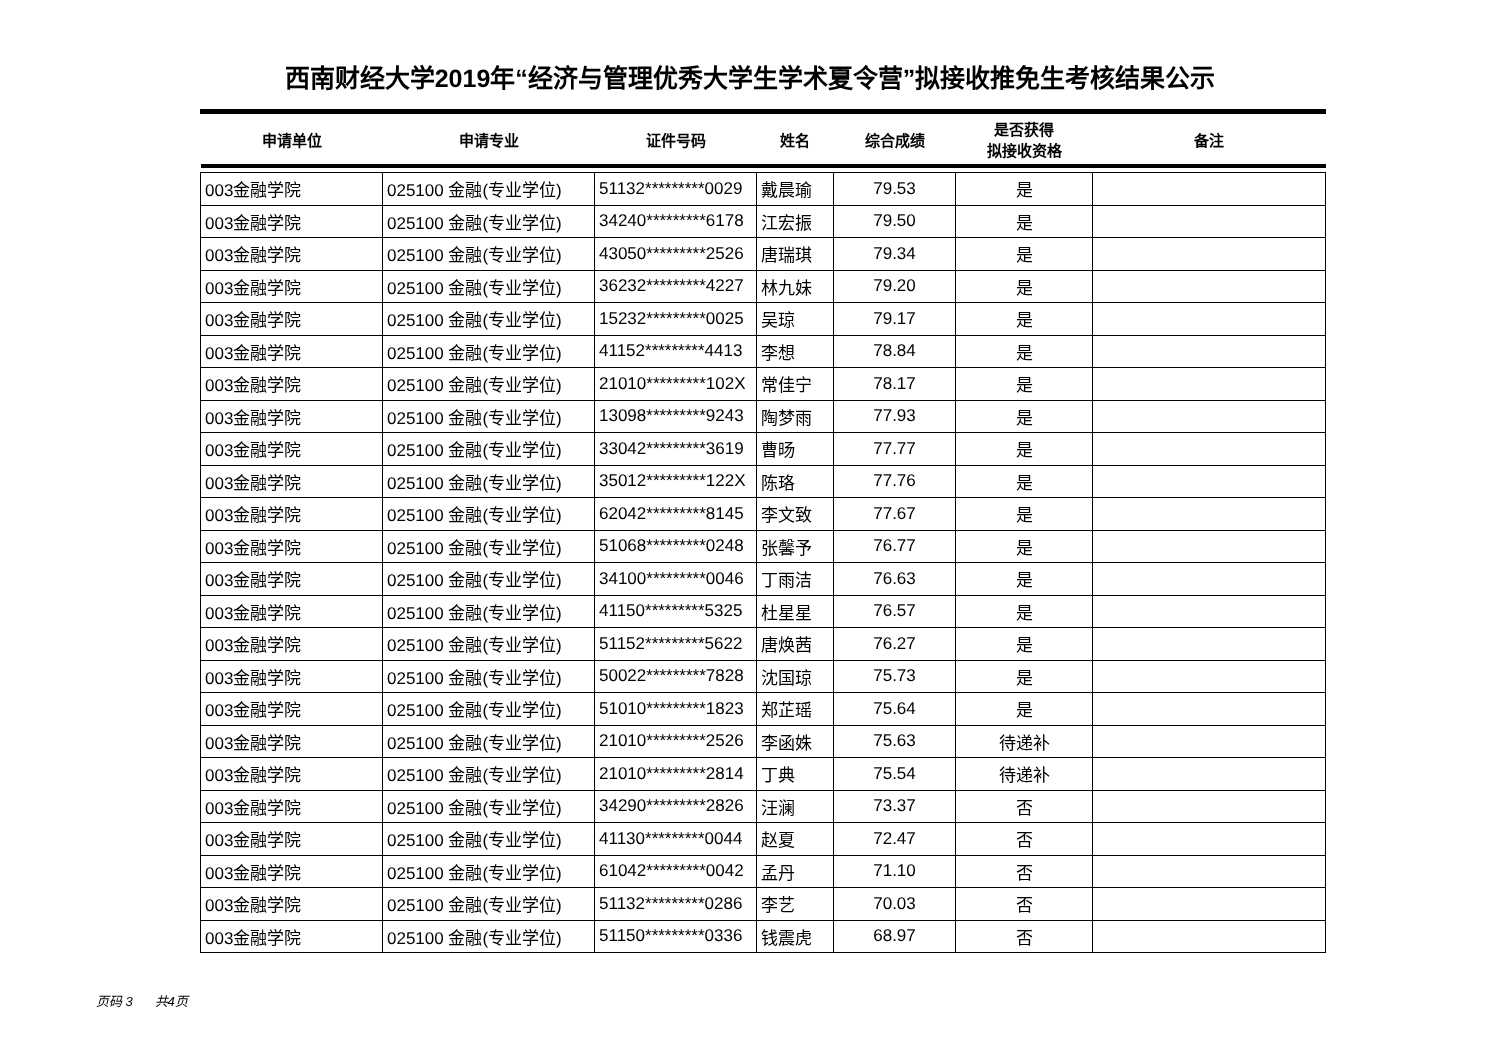西南财经大学2019年“经济与管理优秀大学生学术夏令营”拟接收推免生考核结果公示
| 申请单位 | 申请专业 | 证件号码 | 姓名 | 综合成绩 | 是否获得 拟接收资格 | 备注 |
| --- | --- | --- | --- | --- | --- | --- |
| 003金融学院 | 025100 金融(专业学位) | 51132*********0029 | 戴晨瑜 | 79.53 | 是 | |
| 003金融学院 | 025100 金融(专业学位) | 34240*********6178 | 江宏振 | 79.50 | 是 | |
| 003金融学院 | 025100 金融(专业学位) | 43050*********2526 | 唐瑞琪 | 79.34 | 是 | |
| 003金融学院 | 025100 金融(专业学位) | 36232*********4227 | 林九妹 | 79.20 | 是 | |
| 003金融学院 | 025100 金融(专业学位) | 15232*********0025 | 吴琼 | 79.17 | 是 | |
| 003金融学院 | 025100 金融(专业学位) | 41152*********4413 | 李想 | 78.84 | 是 | |
| 003金融学院 | 025100 金融(专业学位) | 21010*********102X | 常佳宁 | 78.17 | 是 | |
| 003金融学院 | 025100 金融(专业学位) | 13098*********9243 | 陶梦雨 | 77.93 | 是 | |
| 003金融学院 | 025100 金融(专业学位) | 33042*********3619 | 曹旸 | 77.77 | 是 | |
| 003金融学院 | 025100 金融(专业学位) | 35012*********122X | 陈珞 | 77.76 | 是 | |
| 003金融学院 | 025100 金融(专业学位) | 62042*********8145 | 李文致 | 77.67 | 是 | |
| 003金融学院 | 025100 金融(专业学位) | 51068*********0248 | 张馨予 | 76.77 | 是 | |
| 003金融学院 | 025100 金融(专业学位) | 34100*********0046 | 丁雨洁 | 76.63 | 是 | |
| 003金融学院 | 025100 金融(专业学位) | 41150*********5325 | 杜星星 | 76.57 | 是 | |
| 003金融学院 | 025100 金融(专业学位) | 51152*********5622 | 唐焕茜 | 76.27 | 是 | |
| 003金融学院 | 025100 金融(专业学位) | 50022*********7828 | 沈国琼 | 75.73 | 是 | |
| 003金融学院 | 025100 金融(专业学位) | 51010*********1823 | 郑芷瑶 | 75.64 | 是 | |
| 003金融学院 | 025100 金融(专业学位) | 21010*********2526 | 李函姝 | 75.63 | 待递补 | |
| 003金融学院 | 025100 金融(专业学位) | 21010*********2814 | 丁典 | 75.54 | 待递补 | |
| 003金融学院 | 025100 金融(专业学位) | 34290*********2826 | 汪澜 | 73.37 | 否 | |
| 003金融学院 | 025100 金融(专业学位) | 41130*********0044 | 赵夏 | 72.47 | 否 | |
| 003金融学院 | 025100 金融(专业学位) | 61042*********0042 | 孟丹 | 71.10 | 否 | |
| 003金融学院 | 025100 金融(专业学位) | 51132*********0286 | 李艺 | 70.03 | 否 | |
| 003金融学院 | 025100 金融(专业学位) | 51150*********0336 | 钱震虎 | 68.97 | 否 | |
页码 3 共4页